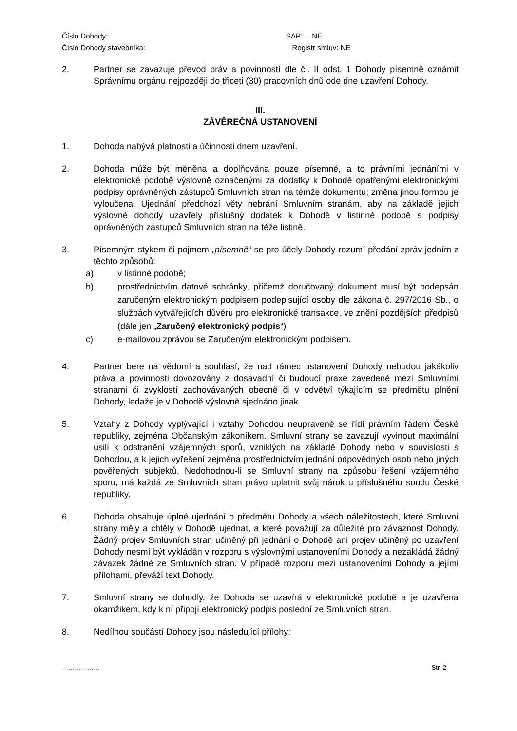Číslo Dohody: SAP: …NE
Číslo Dohody stavebníka: Registr smluv: NE
2. Partner se zavazuje převod práv a povinností dle čl. II odst. 1 Dohody písemně oznámit Správnímu orgánu nejpozději do třiceti (30) pracovních dnů ode dne uzavření Dohody.
III.
ZÁVĚREČNÁ USTANOVENÍ
1. Dohoda nabývá platnosti a účinnosti dnem uzavření.
2. Dohoda může být měněna a doplňována pouze písemně, a to právními jednáními v elektronické podobě výslovně označenými za dodatky k Dohodě opatřenými elektronickými podpisy oprávněných zástupců Smluvních stran na témže dokumentu; změna jinou formou je vyloučena. Ujednání předchozí věty nebrání Smluvním stranám, aby na základě jejich výslovné dohody uzavřely příslušný dodatek k Dohodě v listinné podobě s podpisy oprávněných zástupců Smluvních stran na téže listině.
3. Písemným stykem či pojmem „písemně“ se pro účely Dohody rozumí předání zpráv jedním z těchto způsobů:
a) v listinné podobě;
b) prostřednictvím datové schránky, přičemž doručovaný dokument musí být podepsán zaručeným elektronickým podpisem podepisující osoby dle zákona č. 297/2016 Sb., o službách vytvářejících důvěru pro elektronické transakce, ve znění pozdějších předpisů (dále jen „Zaručený elektronický podpis“)
c) e-mailovou zprávou se Zaručeným elektronickým podpisem.
4. Partner bere na vědomí a souhlasí, že nad rámec ustanovení Dohody nebudou jakákoliv práva a povinnosti dovozovány z dosavadní či budoucí praxe zavedené mezi Smluvními stranami či zvyklostí zachovávaných obecně či v odvětví týkajícím se předmětu plnění Dohody, ledaže je v Dohodě výslovně sjednáno jinak.
5. Vztahy z Dohody vyplývající i vztahy Dohodou neupravené se řídí právním řádem České republiky, zejména Občanským zákoníkem. Smluvní strany se zavazují vyvinout maximální úsilí k odstranění vzájemných sporů, vzniklých na základě Dohody nebo v souvislosti s Dohodou, a k jejich vyřešení zejména prostřednictvím jednání odpovědných osob nebo jiných pověřených subjektů. Nedohodnou-li se Smluvní strany na způsobu řešení vzájemného sporu, má každá ze Smluvních stran právo uplatnit svůj nárok u příslušného soudu České republiky.
6. Dohoda obsahuje úplné ujednání o předmětu Dohody a všech náležitostech, které Smluvní strany měly a chtěly v Dohodě ujednat, a které považují za důležité pro závaznost Dohody. Žádný projev Smluvních stran učiněný při jednání o Dohodě ani projev učiněný po uzavření Dohody nesmí být vykládán v rozporu s výslovnými ustanoveními Dohody a nezakládá žádný závazek žádné ze Smluvních stran. V případě rozporu mezi ustanoveními Dohody a jejími přílohami, převáží text Dohody.
7. Smluvní strany se dohodly, že Dohoda se uzavírá v elektronické podobě a je uzavřena okamžikem, kdy k ní připojí elektronický podpis poslední ze Smluvních stran.
8. Nedílnou součástí Dohody jsou následující přílohy:
……………… Str. 2